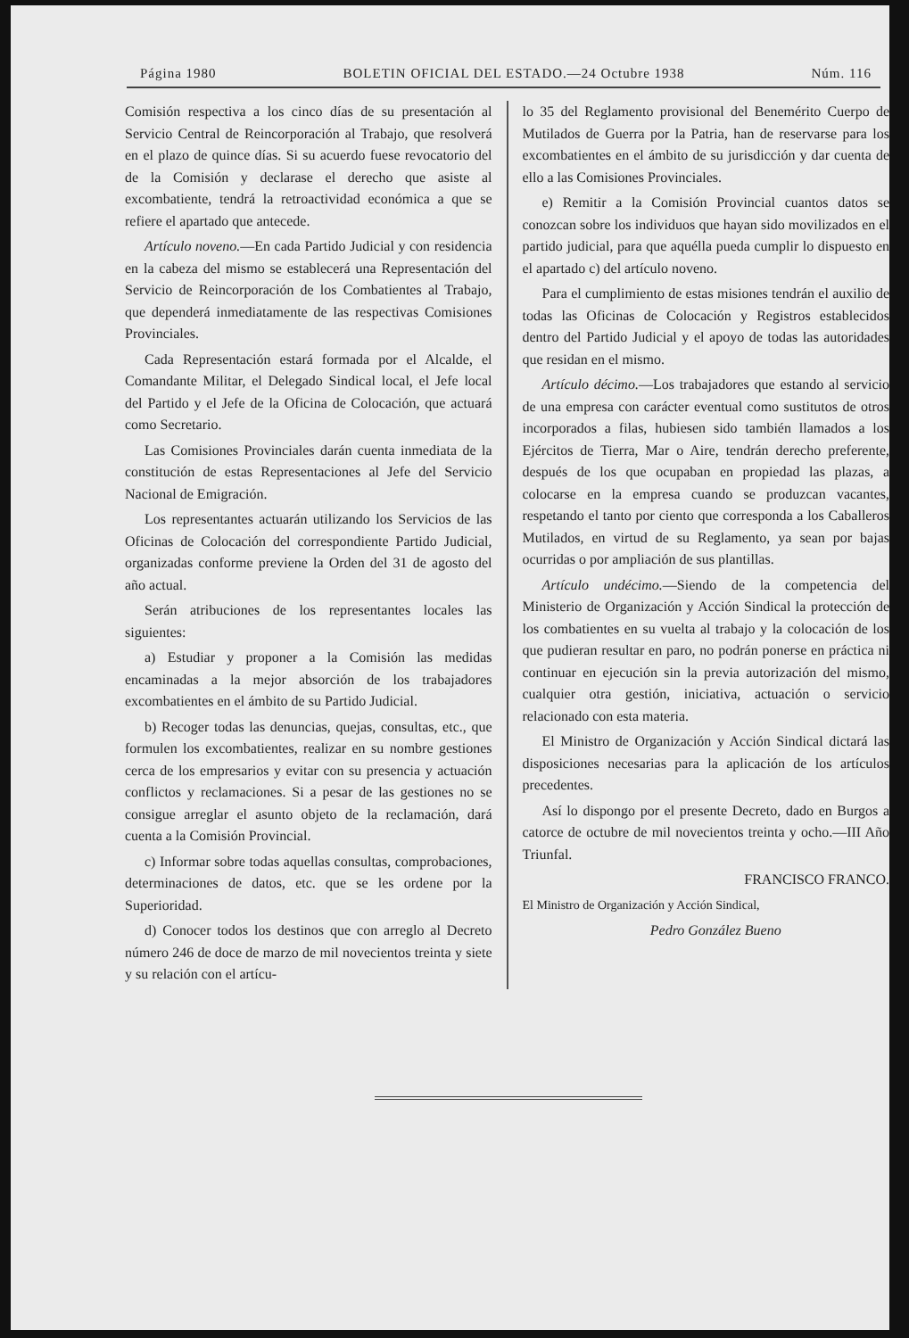Página 1980 BOLETIN OFICIAL DEL ESTADO.—24 Octubre 1938 Núm. 116
Comisión respectiva a los cinco días de su presentación al Servicio Central de Reincorporación al Trabajo, que resolverá en el plazo de quince días. Si su acuerdo fuese revocatorio del de la Comisión y declarase el derecho que asiste al excombatiente, tendrá la retroactividad económica a que se refiere el apartado que antecede.
Artículo noveno.—En cada Partido Judicial y con residencia en la cabeza del mismo se establecerá una Representación del Servicio de Reincorporación de los Combatientes al Trabajo, que dependerá inmediatamente de las respectivas Comisiones Provinciales.
Cada Representación estará formada por el Alcalde, el Comandante Militar, el Delegado Sindical local, el Jefe local del Partido y el Jefe de la Oficina de Colocación, que actuará como Secretario.
Las Comisiones Provinciales darán cuenta inmediata de la constitución de estas Representaciones al Jefe del Servicio Nacional de Emigración.
Los representantes actuarán utilizando los Servicios de las Oficinas de Colocación del correspondiente Partido Judicial, organizadas conforme previene la Orden del 31 de agosto del año actual.
Serán atribuciones de los representantes locales las siguientes:
a) Estudiar y proponer a la Comisión las medidas encaminadas a la mejor absorción de los trabajadores excombatientes en el ámbito de su Partido Judicial.
b) Recoger todas las denuncias, quejas, consultas, etc., que formulen los excombatientes, realizar en su nombre gestiones cerca de los empresarios y evitar con su presencia y actuación conflictos y reclamaciones. Si a pesar de las gestiones no se consigue arreglar el asunto objeto de la reclamación, dará cuenta a la Comisión Provincial.
c) Informar sobre todas aquellas consultas, comprobaciones, determinaciones de datos, etc. que se les ordene por la Superioridad.
d) Conocer todos los destinos que con arreglo al Decreto número 246 de doce de marzo de mil novecientos treinta y siete y su relación con el artícu-
lo 35 del Reglamento provisional del Benemérito Cuerpo de Mutilados de Guerra por la Patria, han de reservarse para los excombatientes en el ámbito de su jurisdicción y dar cuenta de ello a las Comisiones Provinciales.
e) Remitir a la Comisión Provincial cuantos datos se conozcan sobre los individuos que hayan sido movilizados en el partido judicial, para que aquélla pueda cumplir lo dispuesto en el apartado c) del artículo noveno.
Para el cumplimiento de estas misiones tendrán el auxilio de todas las Oficinas de Colocación y Registros establecidos dentro del Partido Judicial y el apoyo de todas las autoridades que residan en el mismo.
Artículo décimo.—Los trabajadores que estando al servicio de una empresa con carácter eventual como sustitutos de otros incorporados a filas, hubiesen sido también llamados a los Ejércitos de Tierra, Mar o Aire, tendrán derecho preferente, después de los que ocupaban en propiedad las plazas, a colocarse en la empresa cuando se produzcan vacantes, respetando el tanto por ciento que corresponda a los Caballeros Mutilados, en virtud de su Reglamento, ya sean por bajas ocurridas o por ampliación de sus plantillas.
Artículo undécimo.—Siendo de la competencia del Ministerio de Organización y Acción Sindical la protección de los combatientes en su vuelta al trabajo y la colocación de los que pudieran resultar en paro, no podrán ponerse en práctica ni continuar en ejecución sin la previa autorización del mismo, cualquier otra gestión, iniciativa, actuación o servicio relacionado con esta materia.
El Ministro de Organización y Acción Sindical dictará las disposiciones necesarias para la aplicación de los artículos precedentes.
Así lo dispongo por el presente Decreto, dado en Burgos a catorce de octubre de mil novecientos treinta y ocho.—III Año Triunfal.
FRANCISCO FRANCO.
El Ministro de Organización y Acción Sindical,
Pedro González Bueno